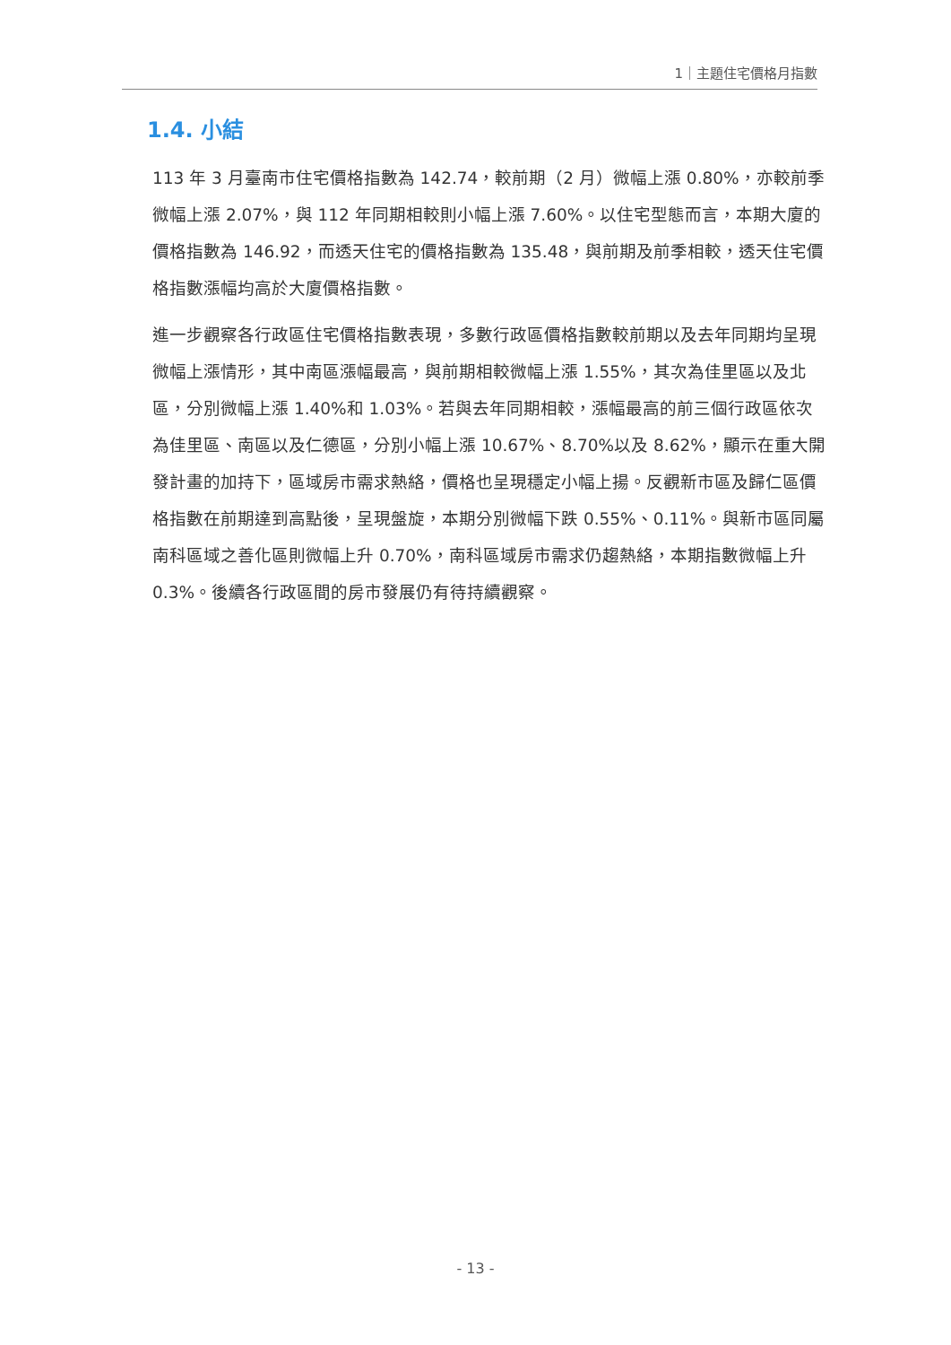1｜主題住宅價格月指數
1.4. 小結
113 年 3 月臺南市住宅價格指數為 142.74，較前期（2 月）微幅上漲 0.80%，亦較前季微幅上漲 2.07%，與 112 年同期相較則小幅上漲 7.60%。以住宅型態而言，本期大廈的價格指數為 146.92，而透天住宅的價格指數為 135.48，與前期及前季相較，透天住宅價格指數漲幅均高於大廈價格指數。
進一步觀察各行政區住宅價格指數表現，多數行政區價格指數較前期以及去年同期均呈現微幅上漲情形，其中南區漲幅最高，與前期相較微幅上漲 1.55%，其次為佳里區以及北區，分別微幅上漲 1.40%和 1.03%。若與去年同期相較，漲幅最高的前三個行政區依次為佳里區、南區以及仁德區，分別小幅上漲 10.67%、8.70%以及 8.62%，顯示在重大開發計畫的加持下，區域房市需求熱絡，價格也呈現穩定小幅上揚。反觀新市區及歸仁區價格指數在前期達到高點後，呈現盤旋，本期分別微幅下跌 0.55%、0.11%。與新市區同屬南科區域之善化區則微幅上升 0.70%，南科區域房市需求仍趨熱絡，本期指數微幅上升 0.3%。後續各行政區間的房市發展仍有待持續觀察。
- 13 -